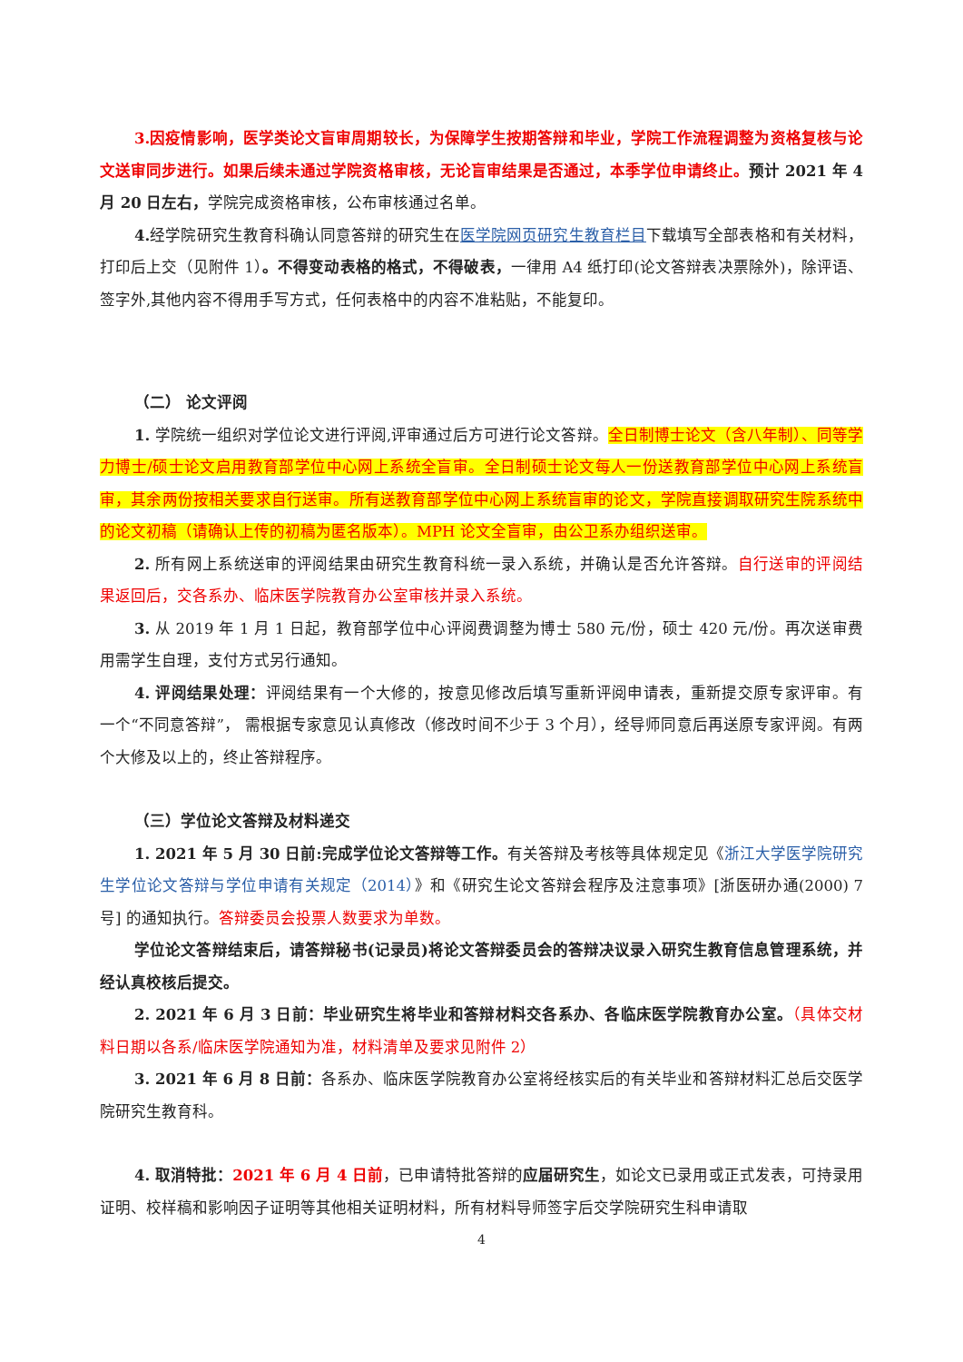3.因疫情影响，医学类论文盲审周期较长，为保障学生按期答辩和毕业，学院工作流程调整为资格复核与论文送审同步进行。如果后续未通过学院资格审核，无论盲审结果是否通过，本季学位申请终止。预计 2021 年 4 月 20 日左右，学院完成资格审核，公布审核通过名单。
4. 经学院研究生教育科确认同意答辩的研究生在医学院网页研究生教育栏目下载填写全部表格和有关材料，打印后上交（见附件 1）。不得变动表格的格式，不得破表，一律用 A4 纸打印(论文答辩表决票除外)，除评语、签字外,其他内容不得用手写方式，任何表格中的内容不准粘贴，不能复印。
（二） 论文评阅
1. 学院统一组织对学位论文进行评阅,评审通过后方可进行论文答辩。全日制博士论文（含八年制）、同等学力博士/硕士论文启用教育部学位中心网上系统全盲审。全日制硕士论文每人一份送教育部学位中心网上系统盲审，其余两份按相关要求自行送审。所有送教育部学位中心网上系统盲审的论文，学院直接调取研究生院系统中的论文初稿（请确认上传的初稿为匿名版本）。MPH 论文全盲审，由公卫系办组织送审。
2. 所有网上系统送审的评阅结果由研究生教育科统一录入系统，并确认是否允许答辩。自行送审的评阅结果返回后，交各系办、临床医学院教育办公室审核并录入系统。
3. 从 2019 年 1 月 1 日起，教育部学位中心评阅费调整为博士 580 元/份，硕士 420 元/份。再次送审费用需学生自理，支付方式另行通知。
4. 评阅结果处理：评阅结果有一个大修的，按意见修改后填写重新评阅申请表，重新提交原专家评审。有一个“不同意答辩”， 需根据专家意见认真修改（修改时间不少于 3 个月），经导师同意后再送原专家评阅。有两个大修及以上的，终止答辩程序。
（三）学位论文答辩及材料递交
1. 2021 年 5 月 30 日前:完成学位论文答辩等工作。有关答辩及考核等具体规定见《浙江大学医学院研究生学位论文答辩与学位申请有关规定（2014）》和《研究生论文答辩会程序及注意事项》[浙医研办通(2000) 7 号] 的通知执行。答辩委员会投票人数要求为单数。
学位论文答辩结束后，请答辩秘书(记录员)将论文答辩委员会的答辩决议录入研究生教育信息管理系统，并经认真校核后提交。
2. 2021 年 6 月 3 日前：毕业研究生将毕业和答辩材料交各系办、各临床医学院教育办公室。（具体交材料日期以各系/临床医学院通知为准，材料清单及要求见附件 2）
3. 2021 年 6 月 8 日前：各系办、临床医学院教育办公室将经核实后的有关毕业和答辩材料汇总后交医学院研究生教育科。
4. 取消特批：2021 年 6 月 4 日前，已申请特批答辩的应届研究生，如论文已录用或正式发表，可持录用证明、校样稿和影响因子证明等其他相关证明材料，所有材料导师签字后交学院研究生科申请取
4